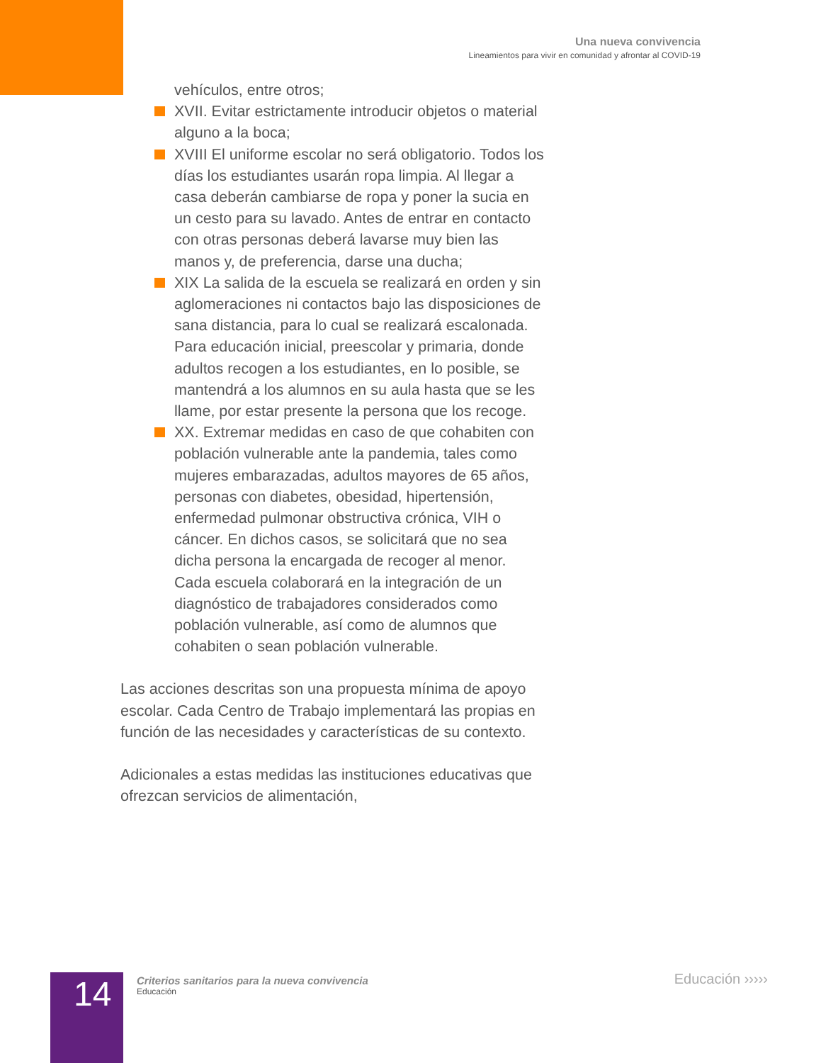Una nueva convivencia
Lineamientos para vivir en comunidad y afrontar al COVID-19
vehículos, entre otros;
XVII. Evitar estrictamente introducir objetos o material alguno a la boca;
XVIII El uniforme escolar no será obligatorio. Todos los días los estudiantes usarán ropa limpia. Al llegar a casa deberán cambiarse de ropa y poner la sucia en un cesto para su lavado. Antes de entrar en contacto con otras personas deberá lavarse muy bien las manos y, de preferencia, darse una ducha;
XIX La salida de la escuela se realizará en orden y sin aglomeraciones ni contactos bajo las disposiciones de sana distancia, para lo cual se realizará escalonada. Para educación inicial, preescolar y primaria, donde adultos recogen a los estudiantes, en lo posible, se mantendrá a los alumnos en su aula hasta que se les llame, por estar presente la persona que los recoge.
XX. Extremar medidas en caso de que cohabiten con población vulnerable ante la pandemia, tales como mujeres embarazadas, adultos mayores de 65 años, personas con diabetes, obesidad, hipertensión, enfermedad pulmonar obstructiva crónica, VIH o cáncer. En dichos casos, se solicitará que no sea dicha persona la encargada de recoger al menor. Cada escuela colaborará en la integración de un diagnóstico de trabajadores considerados como población vulnerable, así como de alumnos que cohabiten o sean población vulnerable.
Las acciones descritas son una propuesta mínima de apoyo escolar. Cada Centro de Trabajo implementará las propias en función de las necesidades y características de su contexto.
Adicionales a estas medidas las instituciones educativas que ofrezcan servicios de alimentación,
14
Criterios sanitarios para la nueva convivencia
Educación
Educación ›››››